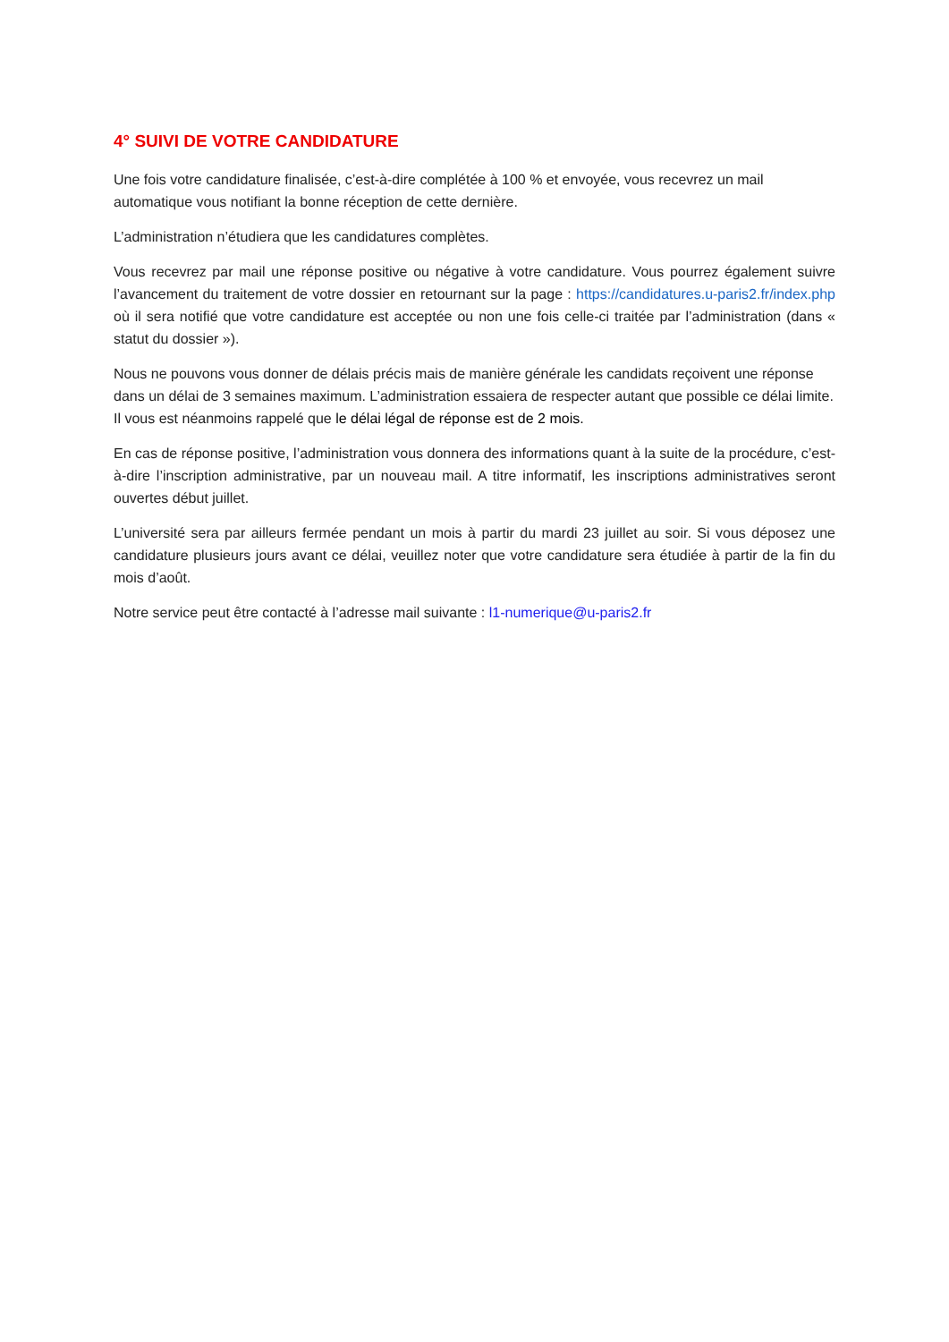4° SUIVI DE VOTRE CANDIDATURE
Une fois votre candidature finalisée, c’est-à-dire complétée à 100 % et envoyée, vous recevrez un mail automatique vous notifiant la bonne réception de cette dernière.
L’administration n’étudiera que les candidatures complètes.
Vous recevrez par mail une réponse positive ou négative à votre candidature. Vous pourrez également suivre l’avancement du traitement de votre dossier en retournant sur la page : https://candidatures.u-paris2.fr/index.php où il sera notifié que votre candidature est acceptée ou non une fois celle-ci traitée par l’administration (dans « statut du dossier »).
Nous ne pouvons vous donner de délais précis mais de manière générale les candidats reçoivent une réponse dans un délai de 3 semaines maximum. L’administration essaiera de respecter autant que possible ce délai limite. Il vous est néanmoins rappelé que le délai légal de réponse est de 2 mois.
En cas de réponse positive, l’administration vous donnera des informations quant à la suite de la procédure, c’est-à-dire l’inscription administrative, par un nouveau mail. A titre informatif, les inscriptions administratives seront ouvertes début juillet.
L’université sera par ailleurs fermée pendant un mois à partir du mardi 23 juillet au soir. Si vous déposez une candidature plusieurs jours avant ce délai, veuillez noter que votre candidature sera étudiée à partir de la fin du mois d’août.
Notre service peut être contacté à l’adresse mail suivante : l1-numerique@u-paris2.fr